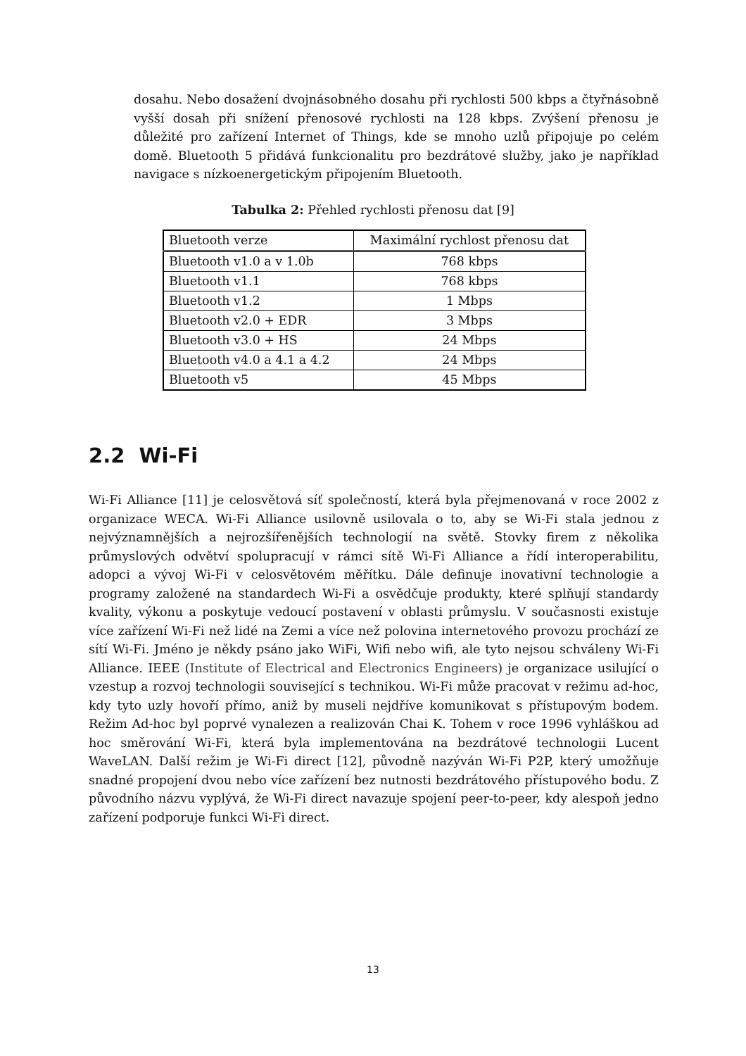dosahu. Nebo dosažení dvojnásobného dosahu při rychlosti 500 kbps a čtyřnásobně vyšší dosah při snížení přenosové rychlosti na 128 kbps. Zvýšení přenosu je důležité pro zařízení Internet of Things, kde se mnoho uzlů připojuje po celém domě. Bluetooth 5 přidává funkcionalitu pro bezdrátové služby, jako je například navigace s nízkoenergetickým připojením Bluetooth.
Tabulka 2: Přehled rychlosti přenosu dat [9]
| Bluetooth verze | Maximální rychlost přenosu dat |
| --- | --- |
| Bluetooth v1.0 a v 1.0b | 768 kbps |
| Bluetooth v1.1 | 768 kbps |
| Bluetooth v1.2 | 1 Mbps |
| Bluetooth v2.0 + EDR | 3 Mbps |
| Bluetooth v3.0 + HS | 24 Mbps |
| Bluetooth v4.0 a 4.1 a 4.2 | 24 Mbps |
| Bluetooth v5 | 45 Mbps |
2.2 Wi-Fi
Wi-Fi Alliance [11] je celosvětová síť společností, která byla přejmenovaná v roce 2002 z organizace WECA. Wi-Fi Alliance usilovně usilovala o to, aby se Wi-Fi stala jednou z nejvýznamnějších a nejrozšířenějších technologií na světě. Stovky firem z několika průmyslových odvětví spolupracují v rámci sítě Wi-Fi Alliance a řídí interoperabilitu, adopci a vývoj Wi-Fi v celosvětovém měřítku. Dále definuje inovativní technologie a programy založené na standardech Wi-Fi a osvědčuje produkty, které splňují standardy kvality, výkonu a poskytuje vedoucí postavení v oblasti průmyslu. V současnosti existuje více zařízení Wi-Fi než lidé na Zemi a více než polovina internetového provozu prochází ze sítí Wi-Fi. Jméno je někdy psáno jako WiFi, Wifi nebo wifi, ale tyto nejsou schváleny Wi-Fi Alliance. IEEE (Institute of Electrical and Electronics Engineers) je organizace usilující o vzestup a rozvoj technologii související s technikou. Wi-Fi může pracovat v režimu ad-hoc, kdy tyto uzly hovoří přímo, aniž by museli nejdříve komunikovat s přístupovým bodem. Režim Ad-hoc byl poprvé vynalezen a realizován Chai K. Tohem v roce 1996 vyhláškou ad hoc směrování Wi-Fi, která byla implementována na bezdrátové technologii Lucent WaveLAN. Další režim je Wi-Fi direct [12], původně nazýván Wi-Fi P2P, který umožňuje snadné propojení dvou nebo více zařízení bez nutnosti bezdrátového přístupového bodu. Z původního názvu vyplývá, že Wi-Fi direct navazuje spojení peer-to-peer, kdy alespoň jedno zařízení podporuje funkci Wi-Fi direct.
13